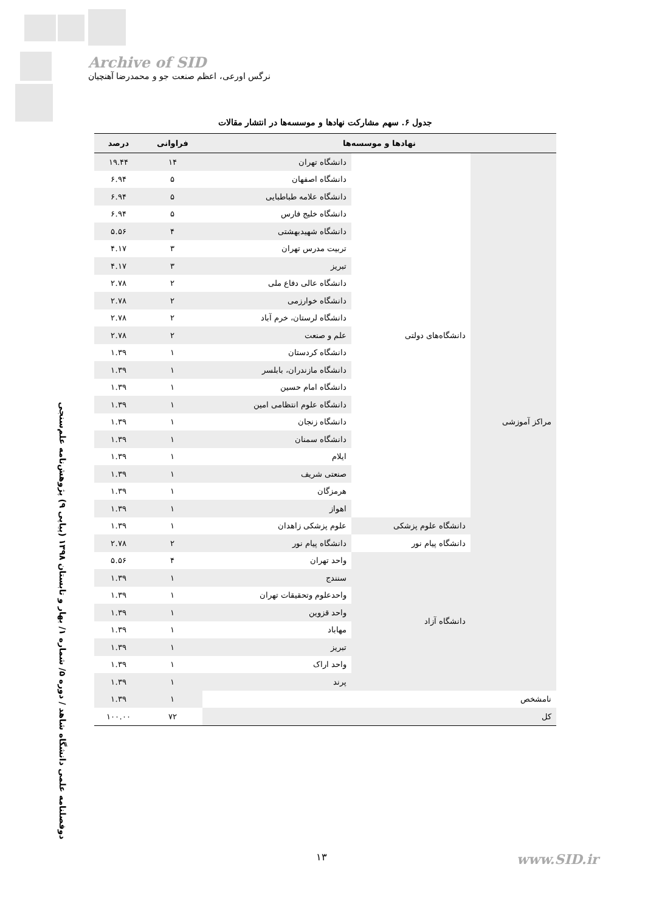Archive of SID
نرگس اورعی، اعظم صنعت جو و محمدرضا آهنچیان
جدول ۶. سهم مشارکت نهادها و موسسه‌ها در انتشار مقالات
| نهادها و موسسه‌ها | | | فراوانی | درصد |
| --- | --- | --- | --- | --- |
| مراکز آموزشی | دانشگاه‌های دولتی | دانشگاه تهران | ۱۴ | ۱۹.۴۴ |
| | | دانشگاه اصفهان | ۵ | ۶.۹۴ |
| | | دانشگاه علامه طباطبایی | ۵ | ۶.۹۴ |
| | | دانشگاه خلیج فارس | ۵ | ۶.۹۴ |
| | | دانشگاه شهیدبهشتی | ۴ | ۵.۵۶ |
| | | تربیت مدرس تهران | ۳ | ۴.۱۷ |
| | | تبریز | ۳ | ۴.۱۷ |
| | | دانشگاه عالی دفاع ملی | ۲ | ۲.۷۸ |
| | | دانشگاه خوارزمی | ۲ | ۲.۷۸ |
| | | دانشگاه لرستان، خرم آباد | ۲ | ۲.۷۸ |
| | | علم و صنعت | ۲ | ۲.۷۸ |
| | | دانشگاه کردستان | ۱ | ۱.۳۹ |
| | | دانشگاه مازندران، بابلسر | ۱ | ۱.۳۹ |
| | | دانشگاه امام حسین | ۱ | ۱.۳۹ |
| | | دانشگاه علوم انتظامی امین | ۱ | ۱.۳۹ |
| | | دانشگاه زنجان | ۱ | ۱.۳۹ |
| | | دانشگاه سمنان | ۱ | ۱.۳۹ |
| | | ایلام | ۱ | ۱.۳۹ |
| | | صنعتی شریف | ۱ | ۱.۳۹ |
| | | هرمزگان | ۱ | ۱.۳۹ |
| | | اهواز | ۱ | ۱.۳۹ |
| | دانشگاه علوم پزشکی | علوم پزشکی زاهدان | ۱ | ۱.۳۹ |
| | دانشگاه پیام نور | دانشگاه پیام نور | ۲ | ۲.۷۸ |
| | دانشگاه آزاد | واحد تهران | ۴ | ۵.۵۶ |
| | | سنندج | ۱ | ۱.۳۹ |
| | | واحدعلوم وتحقیقات تهران | ۱ | ۱.۳۹ |
| | | واحد قزوین | ۱ | ۱.۳۹ |
| | | مهاباد | ۱ | ۱.۳۹ |
| | | تبریز | ۱ | ۱.۳۹ |
| | | واحد اراک | ۱ | ۱.۳۹ |
| | | پرند | ۱ | ۱.۳۹ |
| نامشخص | | | ۱ | ۱.۳۹ |
| کل | | | ۷۲ | ۱۰۰.۰۰ |
دوفصلنامه علمی دانشگاه شاهد / دوره ۵/ شماره ۱/ بهار و تابستان ۱۳۹۸ (پیاپی ۹) پژوهش‌نامه علم‌سنجی
۱۳ www.SID.ir